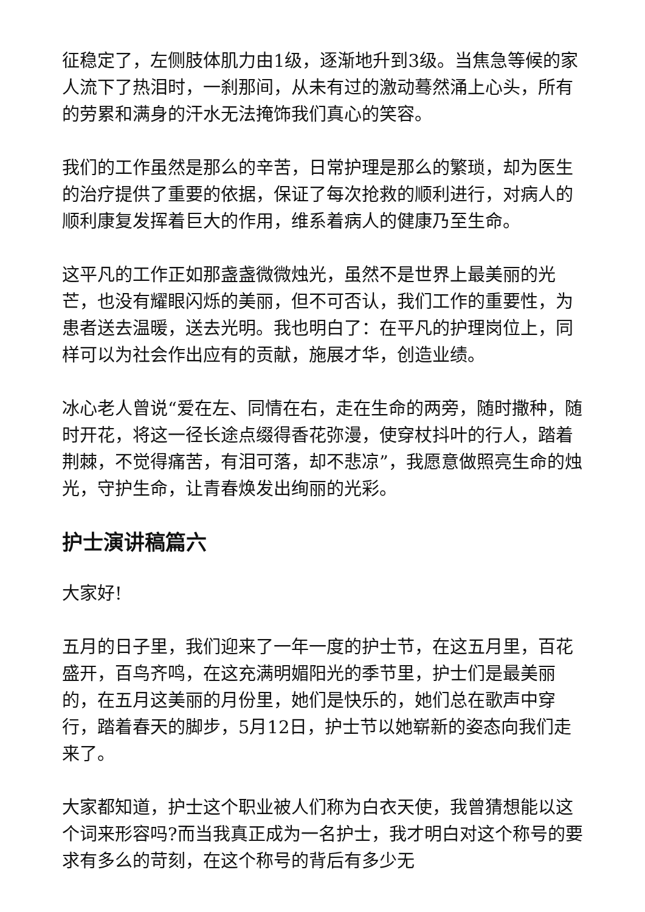征稳定了，左侧肢体肌力由1级，逐渐地升到3级。当焦急等候的家人流下了热泪时，一刹那间，从未有过的激动蓦然涌上心头，所有的劳累和满身的汗水无法掩饰我们真心的笑容。
我们的工作虽然是那么的辛苦，日常护理是那么的繁琐，却为医生的治疗提供了重要的依据，保证了每次抢救的顺利进行，对病人的顺利康复发挥着巨大的作用，维系着病人的健康乃至生命。
这平凡的工作正如那盏盏微微烛光，虽然不是世界上最美丽的光芒，也没有耀眼闪烁的美丽，但不可否认，我们工作的重要性，为患者送去温暖，送去光明。我也明白了：在平凡的护理岗位上，同样可以为社会作出应有的贡献，施展才华，创造业绩。
冰心老人曾说“爱在左、同情在右，走在生命的两旁，随时撒种，随时开花，将这一径长途点缀得香花弥漫，使穿杖抖叶的行人，踏着荆棘，不觉得痛苦，有泪可落，却不悲凉”，我愿意做照亮生命的烛光，守护生命，让青春焕发出绚丽的光彩。
护士演讲稿篇六
大家好!
五月的日子里，我们迎来了一年一度的护士节，在这五月里，百花盛开，百鸟齐鸣，在这充满明媚阳光的季节里，护士们是最美丽的，在五月这美丽的月份里，她们是快乐的，她们总在歌声中穿行，踏着春天的脚步，5月12日，护士节以她崭新的姿态向我们走来了。
大家都知道，护士这个职业被人们称为白衣天使，我曾猜想能以这个词来形容吗?而当我真正成为一名护士，我才明白对这个称号的要求有多么的苛刻，在这个称号的背后有多少无